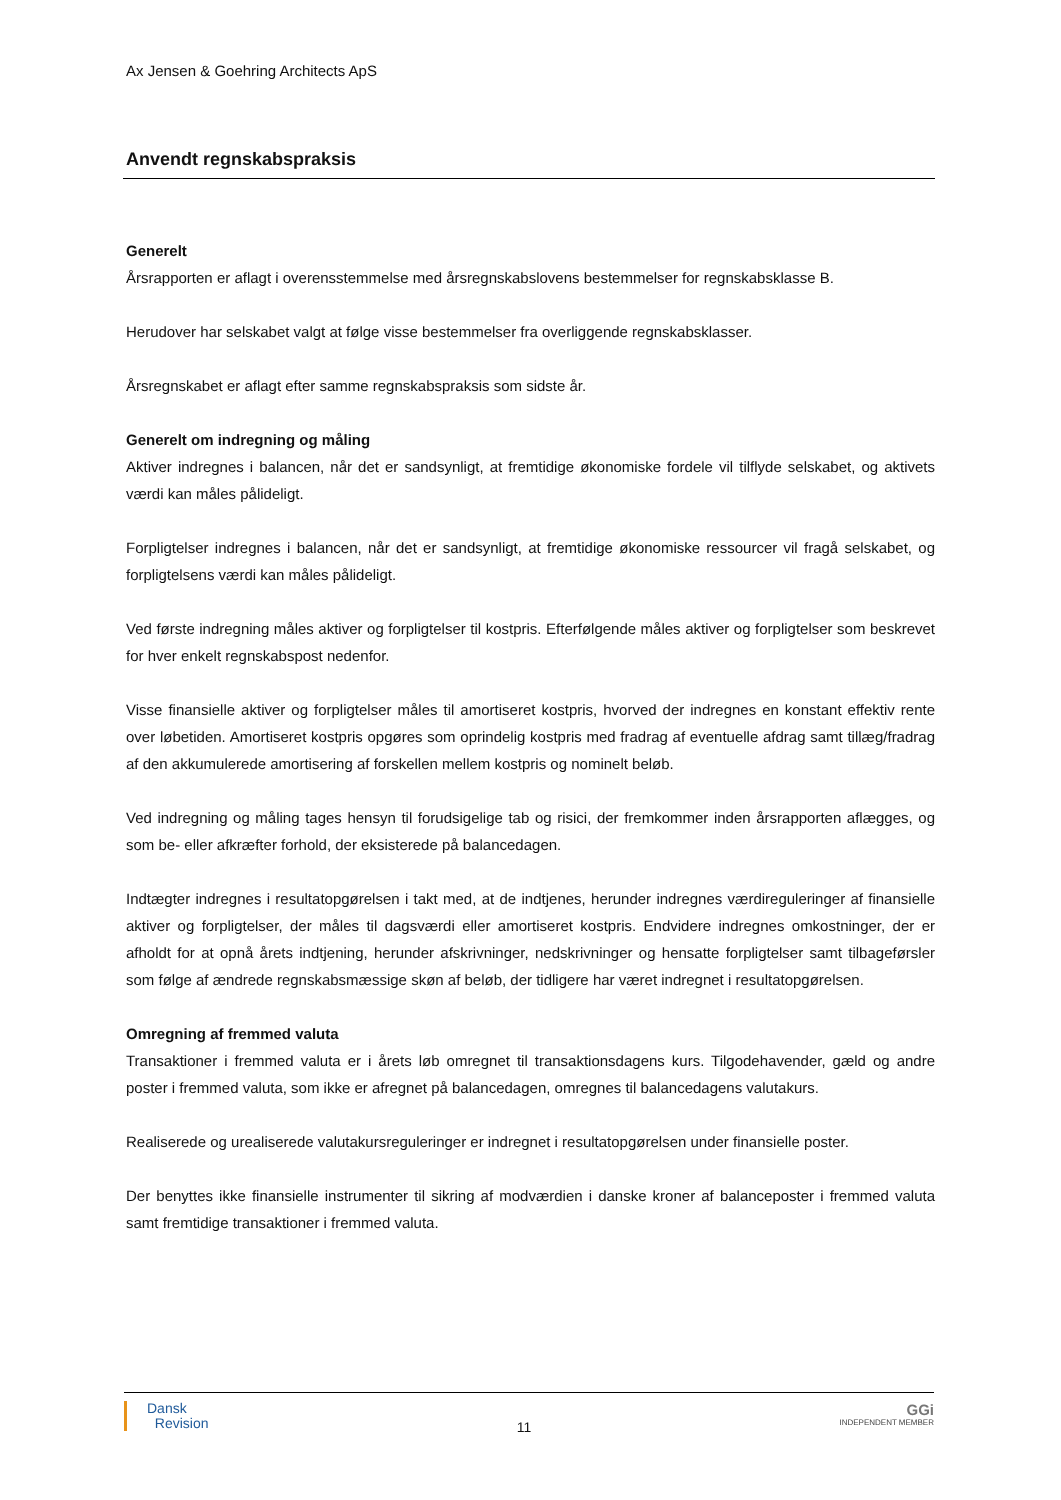Ax Jensen & Goehring Architects ApS
Anvendt regnskabspraksis
Generelt
Årsrapporten er aflagt i overensstemmelse med årsregnskabslovens bestemmelser for regnskabsklasse B.
Herudover har selskabet valgt at følge visse bestemmelser fra overliggende regnskabsklasser.
Årsregnskabet er aflagt efter samme regnskabspraksis som sidste år.
Generelt om indregning og måling
Aktiver indregnes i balancen, når det er sandsynligt, at fremtidige økonomiske fordele vil tilflyde selskabet, og aktivets værdi kan måles pålideligt.
Forpligtelser indregnes i balancen, når det er sandsynligt, at fremtidige økonomiske ressourcer vil fragå selskabet, og forpligtelsens værdi kan måles pålideligt.
Ved første indregning måles aktiver og forpligtelser til kostpris. Efterfølgende måles aktiver og forpligtelser som beskrevet for hver enkelt regnskabspost nedenfor.
Visse finansielle aktiver og forpligtelser måles til amortiseret kostpris, hvorved der indregnes en konstant effektiv rente over løbetiden. Amortiseret kostpris opgøres som oprindelig kostpris med fradrag af eventuelle afdrag samt tillæg/fradrag af den akkumulerede amortisering af forskellen mellem kostpris og nominelt beløb.
Ved indregning og måling tages hensyn til forudsigelige tab og risici, der fremkommer inden årsrapporten aflægges, og som be- eller afkræfter forhold, der eksisterede på balancedagen.
Indtægter indregnes i resultatopgørelsen i takt med, at de indtjenes, herunder indregnes værdireguleringer af finansielle aktiver og forpligtelser, der måles til dagsværdi eller amortiseret kostpris. Endvidere indregnes omkostninger, der er afholdt for at opnå årets indtjening, herunder afskrivninger, nedskrivninger og hensatte forpligtelser samt tilbageførsler som følge af ændrede regnskabsmæssige skøn af beløb, der tidligere har været indregnet i resultatopgørelsen.
Omregning af fremmed valuta
Transaktioner i fremmed valuta er i årets løb omregnet til transaktionsdagens kurs. Tilgodehavender, gæld og andre poster i fremmed valuta, som ikke er afregnet på balancedagen, omregnes til balancedagens valutakurs.
Realiserede og urealiserede valutakursreguleringer er indregnet i resultatopgørelsen under finansielle poster.
Der benyttes ikke finansielle instrumenter til sikring af modværdien i danske kroner af balanceposter i fremmed valuta samt fremtidige transaktioner i fremmed valuta.
Dansk
Revision
11
GGi
INDEPENDENT MEMBER